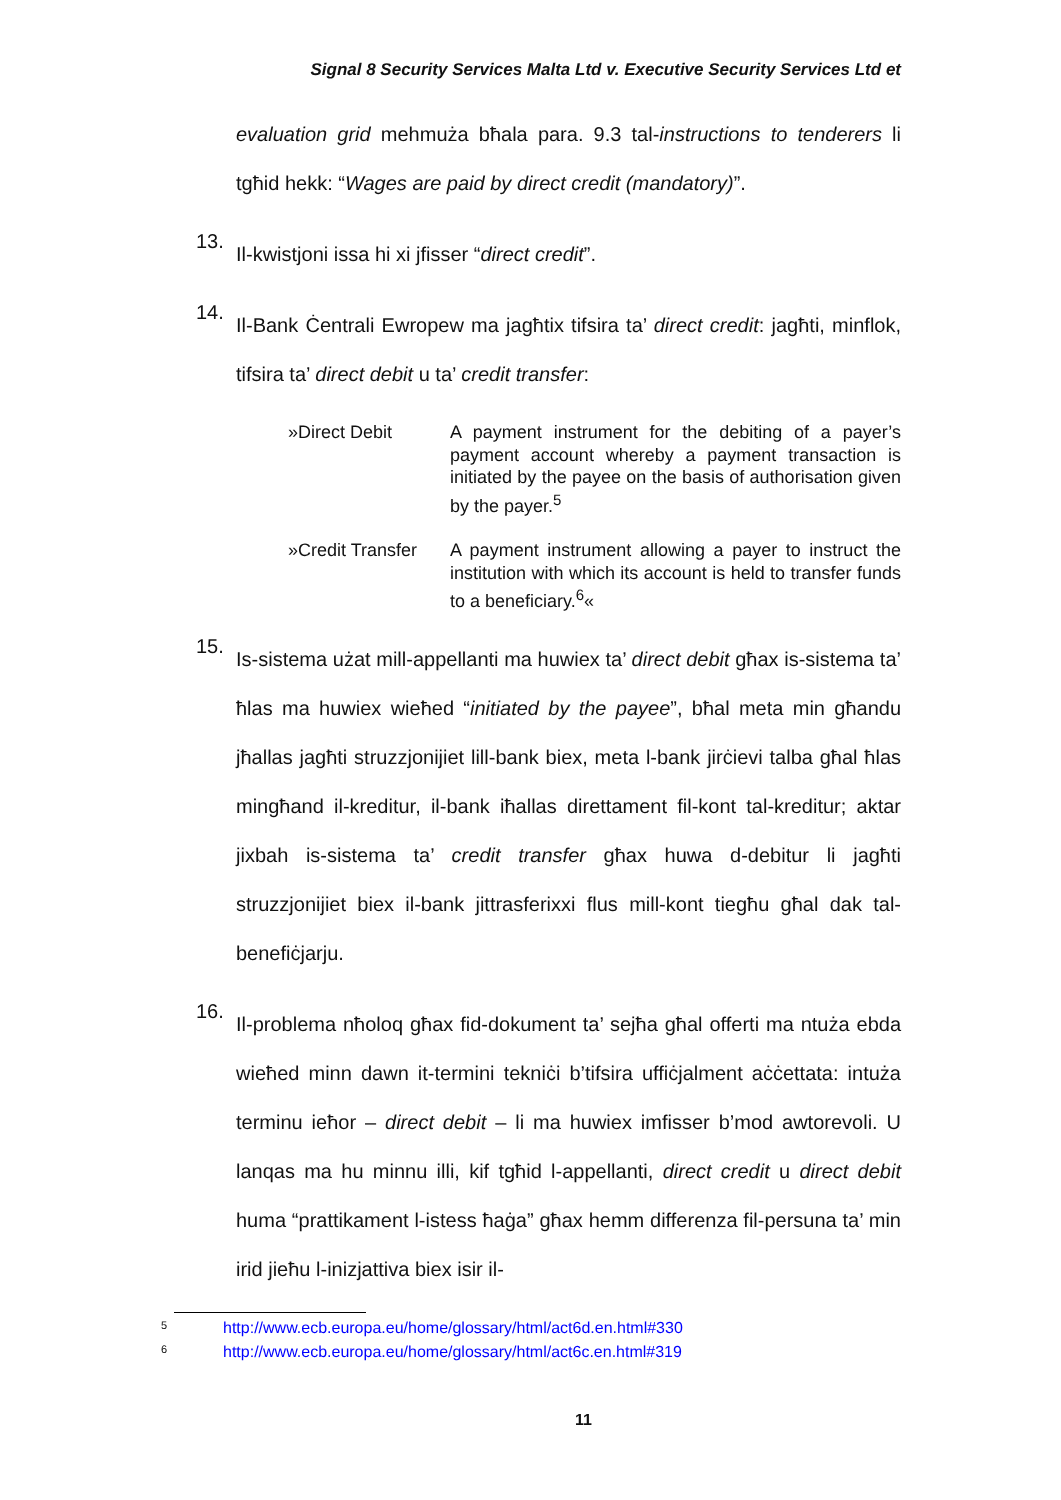Signal 8 Security Services Malta Ltd v. Executive Security Services Ltd et
evaluation grid mehmuża bħala para. 9.3 tal-instructions to tenderers li tgħid hekk: “Wages are paid by direct credit (mandatory)”.
13.
Il-kwistjoni issa hi xi jfisser “direct credit”.
14.
Il-Bank Ċentrali Ewropew ma jagħtix tifsira ta’ direct credit: jagħti, minflok, tifsira ta’ direct debit u ta’ credit transfer:
»Direct Debit A payment instrument for the debiting of a payer’s payment account whereby a payment transaction is initiated by the payee on the basis of authorisation given by the payer.<sup>5</sup>
»Credit Transfer
A payment instrument allowing a payer to instruct the institution with which its account is held to transfer funds to a beneficiary.<sup>6</sup>«
15.
Is-sistema użat mill-appellanti ma huwiex ta’ direct debit għax is-sistema ta’ ħlas ma huwiex wieħed “initiated by the payee”, bħal meta min għandu jħallas jagħti struzzjonijiet lill-bank biex, meta l-bank jirċievi talba għal ħlas mingħand il-kreditur, il-bank iħallas direttament fil-kont tal-kreditur; aktar jixbah is-sistema ta’ credit transfer għax huwa d-debitur li jagħti struzzjonijiet biex il-bank jittrasferixxi flus mill-kont tiegħu għal dak tal-benefiċjarju.
16.
Il-problema nħoloq għax fid-dokument ta’ sejħa għal offerti ma ntuża ebda wieħed minn dawn it-termini tekniċi b’tifsira uffiċjalment aċċettata: intuża terminu ieħor – direct debit – li ma huwiex imfisser b’mod awtorevoli. U lanqas ma hu minnu illi, kif tgħid l-appellanti, direct credit u direct debit huma “prattikament l-istess ħaġa” għax hemm differenza fil-persuna ta’ min irid jieħu l-inizjattiva biex isir il-
<sup>5</sup> http://www.ecb.europa.eu/home/glossary/html/act6d.en.html#330
<sup>6</sup> http://www.ecb.europa.eu/home/glossary/html/act6c.en.html#319
11